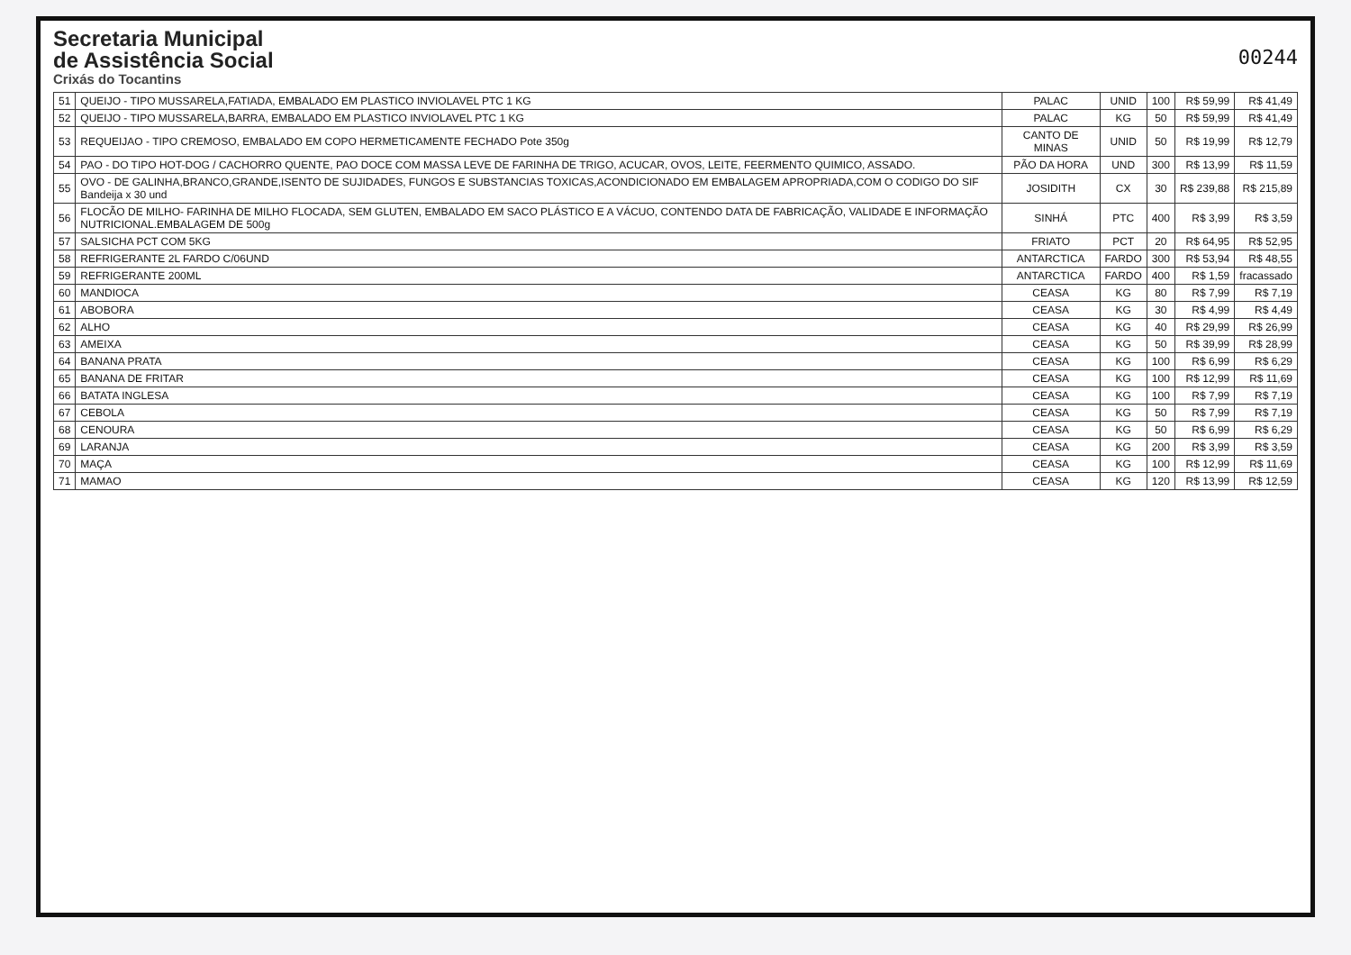Secretaria Municipal
de Assistência Social
Crixás do Tocantins
00244
| 51 | QUEIJO - TIPO MUSSARELA,FATIADA, EMBALADO EM PLASTICO INVIOLAVEL PTC 1 KG | PALAC | UNID | 100 | R$ 59,99 | R$ 41,49 |
| 52 | QUEIJO - TIPO MUSSARELA,BARRA, EMBALADO EM PLASTICO INVIOLAVEL PTC 1 KG | PALAC | KG | 50 | R$ 59,99 | R$ 41,49 |
| 53 | REQUEIJAO - TIPO CREMOSO, EMBALADO EM COPO HERMETICAMENTE FECHADO Pote 350g | CANTO DE MINAS | UNID | 50 | R$ 19,99 | R$ 12,79 |
| 54 | PAO - DO TIPO HOT-DOG / CACHORRO QUENTE, PAO DOCE COM MASSA LEVE DE FARINHA DE TRIGO, ACUCAR, OVOS, LEITE, FEERMENTO QUIMICO, ASSADO. | PÃO DA HORA | UND | 300 | R$ 13,99 | R$ 11,59 |
| 55 | OVO - DE GALINHA,BRANCO,GRANDE,ISENTO DE SUJIDADES, FUNGOS E SUBSTANCIAS TOXICAS,ACONDICIONADO EM EMBALAGEM APROPRIADA,COM O CODIGO DO SIF Bandeija x 30 und | JOSIDITH | CX | 30 | R$ 239,88 | R$ 215,89 |
| 56 | FLOCÃO DE MILHO- FARINHA DE MILHO FLOCADA, SEM GLUTEN, EMBALADO EM SACO PLÁSTICO E A VÁCUO, CONTENDO DATA DE FABRICAÇÃO, VALIDADE E INFORMAÇÃO NUTRICIONAL.EMBALAGEM DE 500g | SINHÁ | PTC | 400 | R$ 3,99 | R$ 3,59 |
| 57 | SALSICHA PCT COM 5KG | FRIATO | PCT | 20 | R$ 64,95 | R$ 52,95 |
| 58 | REFRIGERANTE 2L FARDO C/06UND | ANTARCTICA | FARDO | 300 | R$ 53,94 | R$ 48,55 |
| 59 | REFRIGERANTE 200ML | ANTARCTICA | FARDO | 400 | R$ 1,59 | fracassado |
| 60 | MANDIOCA | CEASA | KG | 80 | R$ 7,99 | R$ 7,19 |
| 61 | ABOBORA | CEASA | KG | 30 | R$ 4,99 | R$ 4,49 |
| 62 | ALHO | CEASA | KG | 40 | R$ 29,99 | R$ 26,99 |
| 63 | AMEIXA | CEASA | KG | 50 | R$ 39,99 | R$ 28,99 |
| 64 | BANANA PRATA | CEASA | KG | 100 | R$ 6,99 | R$ 6,29 |
| 65 | BANANA DE FRITAR | CEASA | KG | 100 | R$ 12,99 | R$ 11,69 |
| 66 | BATATA INGLESA | CEASA | KG | 100 | R$ 7,99 | R$ 7,19 |
| 67 | CEBOLA | CEASA | KG | 50 | R$ 7,99 | R$ 7,19 |
| 68 | CENOURA | CEASA | KG | 50 | R$ 6,99 | R$ 6,29 |
| 69 | LARANJA | CEASA | KG | 200 | R$ 3,99 | R$ 3,59 |
| 70 | MAÇA | CEASA | KG | 100 | R$ 12,99 | R$ 11,69 |
| 71 | MAMAO | CEASA | KG | 120 | R$ 13,99 | R$ 12,59 |